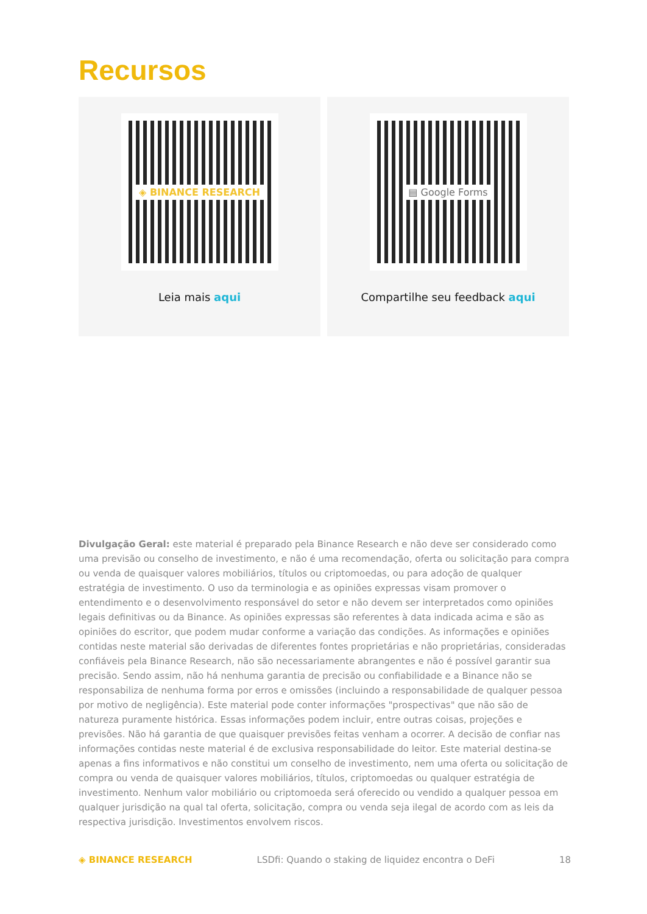Recursos
◈ BINANCE RESEARCH
Leia mais aqui
▤ Google Forms
Compartilhe seu feedback aqui
Divulgação Geral: este material é preparado pela Binance Research e não deve ser considerado como uma previsão ou conselho de investimento, e não é uma recomendação, oferta ou solicitação para compra ou venda de quaisquer valores mobiliários, títulos ou criptomoedas, ou para adoção de qualquer estratégia de investimento. O uso da terminologia e as opiniões expressas visam promover o entendimento e o desenvolvimento responsável do setor e não devem ser interpretados como opiniões legais definitivas ou da Binance. As opiniões expressas são referentes à data indicada acima e são as opiniões do escritor, que podem mudar conforme a variação das condições. As informações e opiniões contidas neste material são derivadas de diferentes fontes proprietárias e não proprietárias, consideradas confiáveis pela Binance Research, não são necessariamente abrangentes e não é possível garantir sua precisão. Sendo assim, não há nenhuma garantia de precisão ou confiabilidade e a Binance não se responsabiliza de nenhuma forma por erros e omissões (incluindo a responsabilidade de qualquer pessoa por motivo de negligência). Este material pode conter informações "prospectivas" que não são de natureza puramente histórica. Essas informações podem incluir, entre outras coisas, projeções e previsões. Não há garantia de que quaisquer previsões feitas venham a ocorrer. A decisão de confiar nas informações contidas neste material é de exclusiva responsabilidade do leitor. Este material destina-se apenas a fins informativos e não constitui um conselho de investimento, nem uma oferta ou solicitação de compra ou venda de quaisquer valores mobiliários, títulos, criptomoedas ou qualquer estratégia de investimento. Nenhum valor mobiliário ou criptomoeda será oferecido ou vendido a qualquer pessoa em qualquer jurisdição na qual tal oferta, solicitação, compra ou venda seja ilegal de acordo com as leis da respectiva jurisdição. Investimentos envolvem riscos.
◈ BINANCE RESEARCH LSDfi: Quando o staking de liquidez encontra o DeFi 18